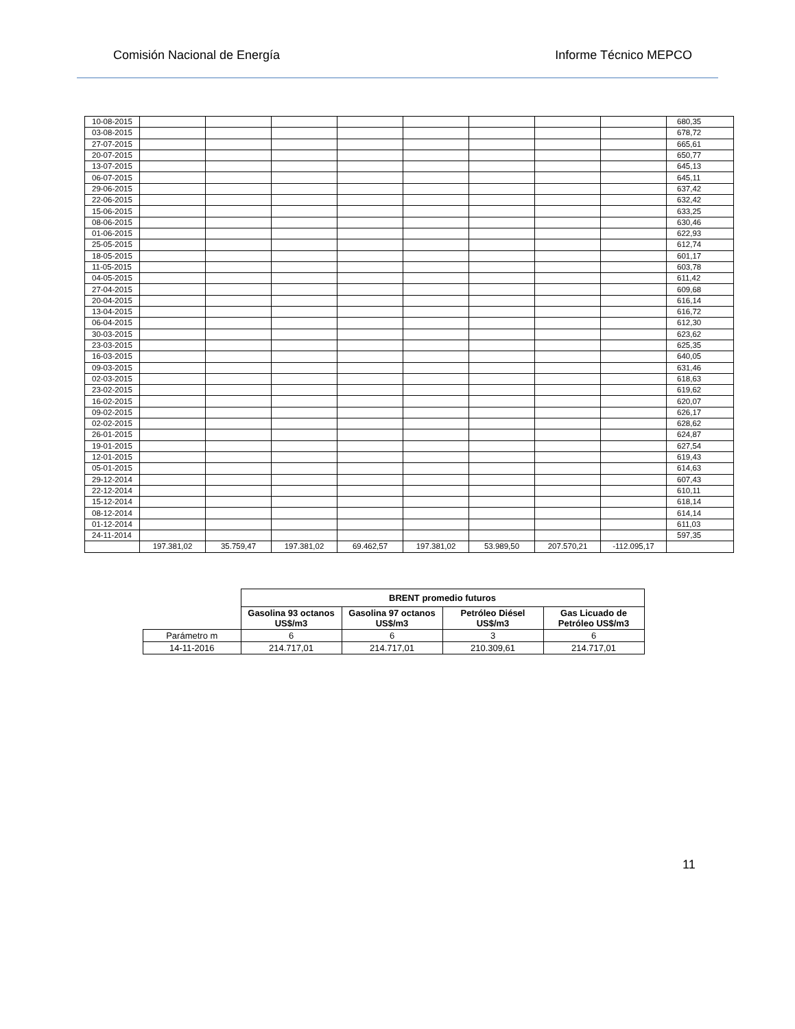Comisión Nacional de Energía Informe Técnico MEPCO
| 10-08-2015 | | | | | | | | | 680,35 |
| 03-08-2015 | | | | | | | | | 678,72 |
| 27-07-2015 | | | | | | | | | 665,61 |
| 20-07-2015 | | | | | | | | | 650,77 |
| 13-07-2015 | | | | | | | | | 645,13 |
| 06-07-2015 | | | | | | | | | 645,11 |
| 29-06-2015 | | | | | | | | | 637,42 |
| 22-06-2015 | | | | | | | | | 632,42 |
| 15-06-2015 | | | | | | | | | 633,25 |
| 08-06-2015 | | | | | | | | | 630,46 |
| 01-06-2015 | | | | | | | | | 622,93 |
| 25-05-2015 | | | | | | | | | 612,74 |
| 18-05-2015 | | | | | | | | | 601,17 |
| 11-05-2015 | | | | | | | | | 603,78 |
| 04-05-2015 | | | | | | | | | 611,42 |
| 27-04-2015 | | | | | | | | | 609,68 |
| 20-04-2015 | | | | | | | | | 616,14 |
| 13-04-2015 | | | | | | | | | 616,72 |
| 06-04-2015 | | | | | | | | | 612,30 |
| 30-03-2015 | | | | | | | | | 623,62 |
| 23-03-2015 | | | | | | | | | 625,35 |
| 16-03-2015 | | | | | | | | | 640,05 |
| 09-03-2015 | | | | | | | | | 631,46 |
| 02-03-2015 | | | | | | | | | 618,63 |
| 23-02-2015 | | | | | | | | | 619,62 |
| 16-02-2015 | | | | | | | | | 620,07 |
| 09-02-2015 | | | | | | | | | 626,17 |
| 02-02-2015 | | | | | | | | | 628,62 |
| 26-01-2015 | | | | | | | | | 624,87 |
| 19-01-2015 | | | | | | | | | 627,54 |
| 12-01-2015 | | | | | | | | | 619,43 |
| 05-01-2015 | | | | | | | | | 614,63 |
| 29-12-2014 | | | | | | | | | 607,43 |
| 22-12-2014 | | | | | | | | | 610,11 |
| 15-12-2014 | | | | | | | | | 618,14 |
| 08-12-2014 | | | | | | | | | 614,14 |
| 01-12-2014 | | | | | | | | | 611,03 |
| 24-11-2014 | | | | | | | | | 597,35 |
| | 197.381,02 | 35.759,47 | 197.381,02 | 69.462,57 | 197.381,02 | 53.989,50 | 207.570,21 | -112.095,17 | |
| | BRENT promedio futuros | | | |
| | Gasolina 93 octanos US$/m3 | Gasolina 97 octanos US$/m3 | Petróleo Diésel US$/m3 | Gas Licuado de Petróleo US$/m3 |
| Parámetro m | 6 | 6 | 3 | 6 |
| 14-11-2016 | 214.717,01 | 214.717,01 | 210.309,61 | 214.717,01 |
11